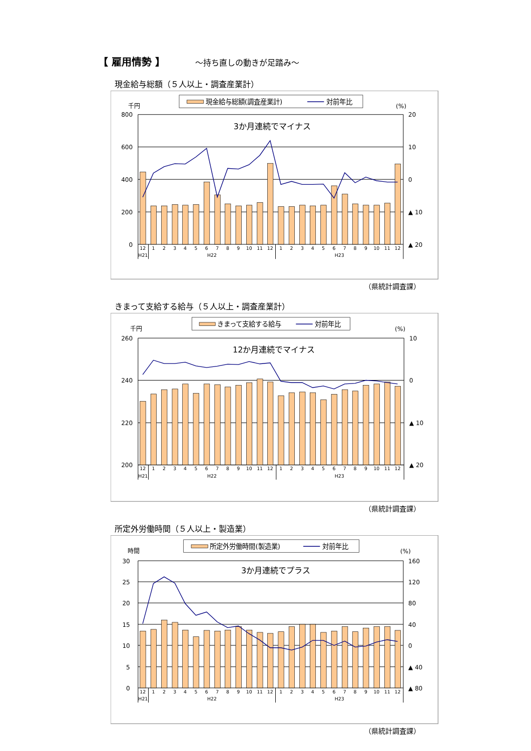【 雇用情勢 】 ～持ち直しの動きが足踏み～
現金給与総額（５人以上・調査産業計）
現金給与総額(調査産業計)
対前年比
千円
(%)
800
600
400
200
0
20
10
0
▲ 10
▲ 20
3か月連続でマイナス
12
1
2
3
4
5
6
7
8
9
10
11
12
1
2
3
4
5
6
7
8
9
10
11
12
H21
H22
H23
（県統計調査課）
きまって支給する給与（５人以上・調査産業計）
きまって支給する給与
対前年比
千円
(%)
260
240
220
200
10
0
▲ 10
▲ 20
12か月連続でマイナス
12
1
2
3
4
5
6
7
8
9
10
11
12
1
2
3
4
5
6
7
8
9
10
11
12
H21
H22
H23
（県統計調査課）
所定外労働時間（５人以上・製造業）
所定外労働時間(製造業)
対前年比
時間
(%)
30
25
20
15
10
5
0
160
120
80
40
0
▲ 40
▲ 80
3か月連続でプラス
12
1
2
3
4
5
6
7
8
9
10
11
12
1
2
3
4
5
6
7
8
9
10
11
12
H21
H22
H23
（県統計調査課）